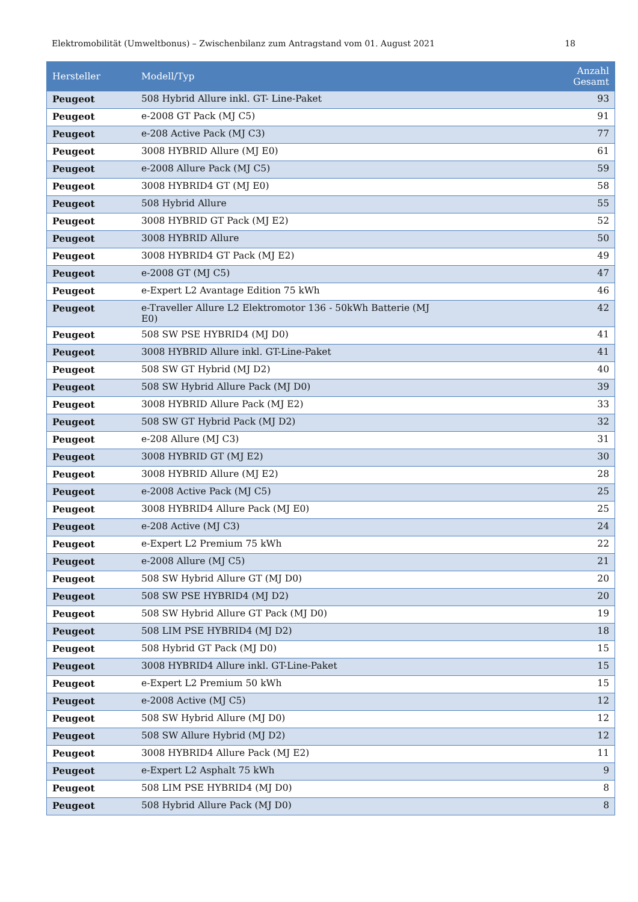Elektromobilität (Umweltbonus) – Zwischenbilanz zum Antragstand vom 01. August 2021 18
| Hersteller | Modell/Typ | Anzahl Gesamt |
| --- | --- | --- |
| Peugeot | 508 Hybrid Allure inkl. GT- Line-Paket | 93 |
| Peugeot | e-2008 GT Pack (MJ C5) | 91 |
| Peugeot | e-208 Active Pack (MJ C3) | 77 |
| Peugeot | 3008 HYBRID Allure (MJ E0) | 61 |
| Peugeot | e-2008 Allure Pack (MJ C5) | 59 |
| Peugeot | 3008 HYBRID4 GT (MJ E0) | 58 |
| Peugeot | 508 Hybrid Allure | 55 |
| Peugeot | 3008 HYBRID GT Pack (MJ E2) | 52 |
| Peugeot | 3008 HYBRID Allure | 50 |
| Peugeot | 3008 HYBRID4 GT Pack (MJ E2) | 49 |
| Peugeot | e-2008 GT (MJ C5) | 47 |
| Peugeot | e-Expert L2 Avantage Edition 75 kWh | 46 |
| Peugeot | e-Traveller Allure L2 Elektromotor 136 - 50kWh Batterie (MJ E0) | 42 |
| Peugeot | 508 SW PSE HYBRID4 (MJ D0) | 41 |
| Peugeot | 3008 HYBRID Allure inkl. GT-Line-Paket | 41 |
| Peugeot | 508 SW GT Hybrid (MJ D2) | 40 |
| Peugeot | 508 SW Hybrid Allure Pack (MJ D0) | 39 |
| Peugeot | 3008 HYBRID Allure Pack (MJ E2) | 33 |
| Peugeot | 508 SW GT Hybrid Pack (MJ D2) | 32 |
| Peugeot | e-208 Allure (MJ C3) | 31 |
| Peugeot | 3008 HYBRID GT (MJ E2) | 30 |
| Peugeot | 3008 HYBRID Allure (MJ E2) | 28 |
| Peugeot | e-2008 Active Pack (MJ C5) | 25 |
| Peugeot | 3008 HYBRID4 Allure Pack (MJ E0) | 25 |
| Peugeot | e-208 Active (MJ C3) | 24 |
| Peugeot | e-Expert L2 Premium 75 kWh | 22 |
| Peugeot | e-2008 Allure (MJ C5) | 21 |
| Peugeot | 508 SW Hybrid Allure GT (MJ D0) | 20 |
| Peugeot | 508 SW PSE HYBRID4 (MJ D2) | 20 |
| Peugeot | 508 SW Hybrid Allure GT Pack (MJ D0) | 19 |
| Peugeot | 508 LIM PSE HYBRID4 (MJ D2) | 18 |
| Peugeot | 508 Hybrid GT Pack (MJ D0) | 15 |
| Peugeot | 3008 HYBRID4 Allure inkl. GT-Line-Paket | 15 |
| Peugeot | e-Expert L2 Premium 50 kWh | 15 |
| Peugeot | e-2008 Active (MJ C5) | 12 |
| Peugeot | 508 SW Hybrid Allure (MJ D0) | 12 |
| Peugeot | 508 SW Allure Hybrid (MJ D2) | 12 |
| Peugeot | 3008 HYBRID4 Allure Pack (MJ E2) | 11 |
| Peugeot | e-Expert L2 Asphalt 75 kWh | 9 |
| Peugeot | 508 LIM PSE HYBRID4 (MJ D0) | 8 |
| Peugeot | 508 Hybrid Allure Pack (MJ D0) | 8 |